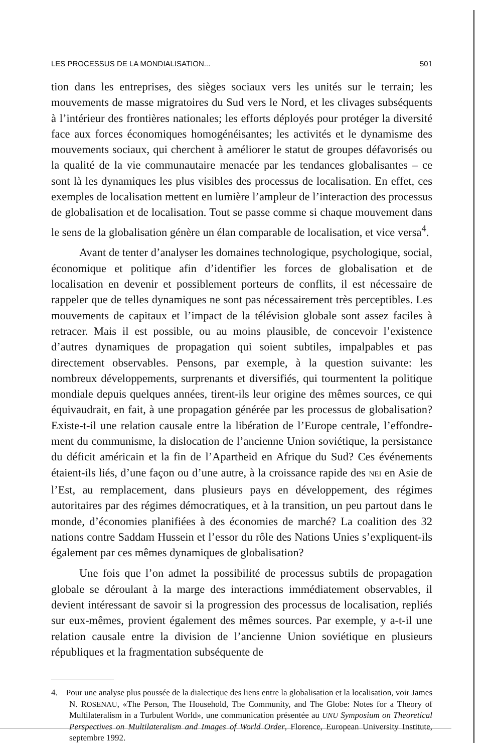LES PROCESSUS DE LA MONDIALISATION... 501
tion dans les entreprises, des sièges sociaux vers les unités sur le terrain; les mouvements de masse migratoires du Sud vers le Nord, et les clivages subséquents à l’intérieur des frontières nationales; les efforts déployés pour protéger la diversité face aux forces économiques homogénéisantes; les activités et le dynamisme des mouvements sociaux, qui cherchent à amélio­rer le statut de groupes défavorisés ou la qualité de la vie communautaire menacée par les tendances globalisantes – ce sont là les dynamiques les plus visibles des processus de localisation. En effet, ces exemples de localisation mettent en lumière l’ampleur de l’interaction des processus de globalisation et de localisation. Tout se passe comme si chaque mouvement dans le sens de la globalisation génère un élan comparable de localisation, et vice versa<sup>4</sup>.
Avant de tenter d’analyser les domaines technologique, psychologique, social, économique et politique afin d’identifier les forces de globalisation et de localisation en devenir et possiblement porteurs de conflits, il est nécessaire de rappeler que de telles dynamiques ne sont pas nécessairement très perceptibles. Les mouvements de capitaux et l’impact de la télévision globale sont assez faciles à retracer. Mais il est possible, ou au moins plausible, de concevoir l’existence d’autres dynamiques de propagation qui soient subtiles, impalpables et pas directement observables. Pensons, par exemple, à la question suivante: les nombreux développements, surpre­nants et diversifiés, qui tourmentent la politique mondiale depuis quelques années, tirent-ils leur origine des mêmes sources, ce qui équivaudrait, en fait, à une propagation générée par les processus de globalisation? Existe-t-il une relation causale entre la libération de l’Europe centrale, l’effondre­ment du communisme, la dislocation de l’ancienne Union soviétique, la persistance du déficit américain et la fin de l’Apartheid en Afrique du Sud? Ces événements étaient-ils liés, d’une façon ou d’une autre, à la croissance rapide des NEI en Asie de l’Est, au remplacement, dans plusieurs pays en développement, des régimes autoritaires par des régimes démocratiques, et à la transition, un peu partout dans le monde, d’économies planifiées à des économies de marché? La coalition des 32 nations contre Saddam Hussein et l’essor du rôle des Nations Unies s’expliquent-ils également par ces mêmes dynamiques de globalisation?
Une fois que l’on admet la possibilité de processus subtils de propagation globale se déroulant à la marge des interactions immédiatement observables, il devient intéressant de savoir si la progression des processus de localisation, repliés sur eux-mêmes, provient également des mêmes sources. Par exem­ple, y a-t-il une relation causale entre la division de l’ancienne Union soviétique en plusieurs républiques et la fragmentation subséquente de
4. Pour une analyse plus poussée de la dialectique des liens entre la globalisation et la localisation, voir James N. ROSENAU, «The Person, The Household, The Community, and The Globe: Notes for a Theory of Multilateralism in a Turbulent World», une communi­cation présentée au UNU Symposium on Theoretical Perspectives on Multilateralism and Images of World Order, Florence, European University Institute, septembre 1992.